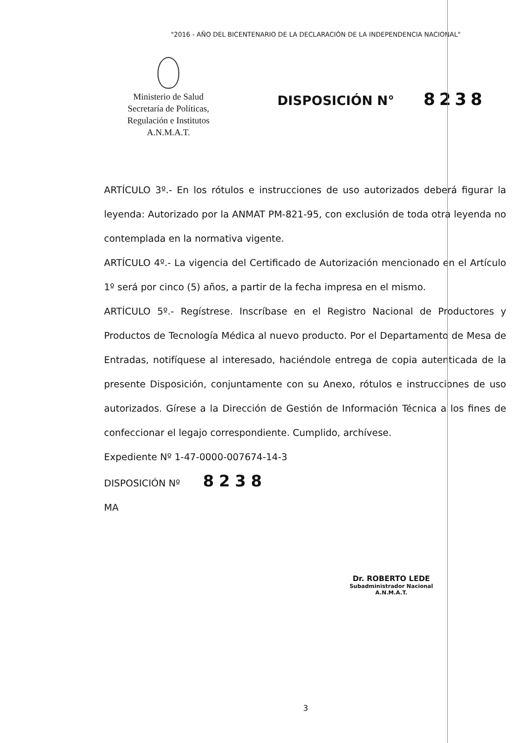"2016 - AÑO DEL BICENTENARIO DE LA DECLARACIÓN DE LA INDEPENDENCIA NACIONAL"
Ministerio de Salud
Secretaría de Políticas,
Regulación e Institutos
A.N.M.A.T.
DISPOSICIÓN N° 8238
ARTÍCULO 3º.- En los rótulos e instrucciones de uso autorizados deberá figurar la leyenda: Autorizado por la ANMAT PM-821-95, con exclusión de toda otra leyenda no contemplada en la normativa vigente.
ARTÍCULO 4º.- La vigencia del Certificado de Autorización mencionado en el Artículo 1º será por cinco (5) años, a partir de la fecha impresa en el mismo.
ARTÍCULO 5º.- Regístrese. Inscríbase en el Registro Nacional de Productores y Productos de Tecnología Médica al nuevo producto. Por el Departamento de Mesa de Entradas, notifíquese al interesado, haciéndole entrega de copia autenticada de la presente Disposición, conjuntamente con su Anexo, rótulos e instrucciones de uso autorizados. Gírese a la Dirección de Gestión de Información Técnica a los fines de confeccionar el legajo correspondiente. Cumplido, archívese.
Expediente Nº 1-47-0000-007674-14-3
DISPOSICIÓN Nº 8238
MA
Dr. ROBERTO LEDE
Subadministrador Nacional
A.N.M.A.T.
3